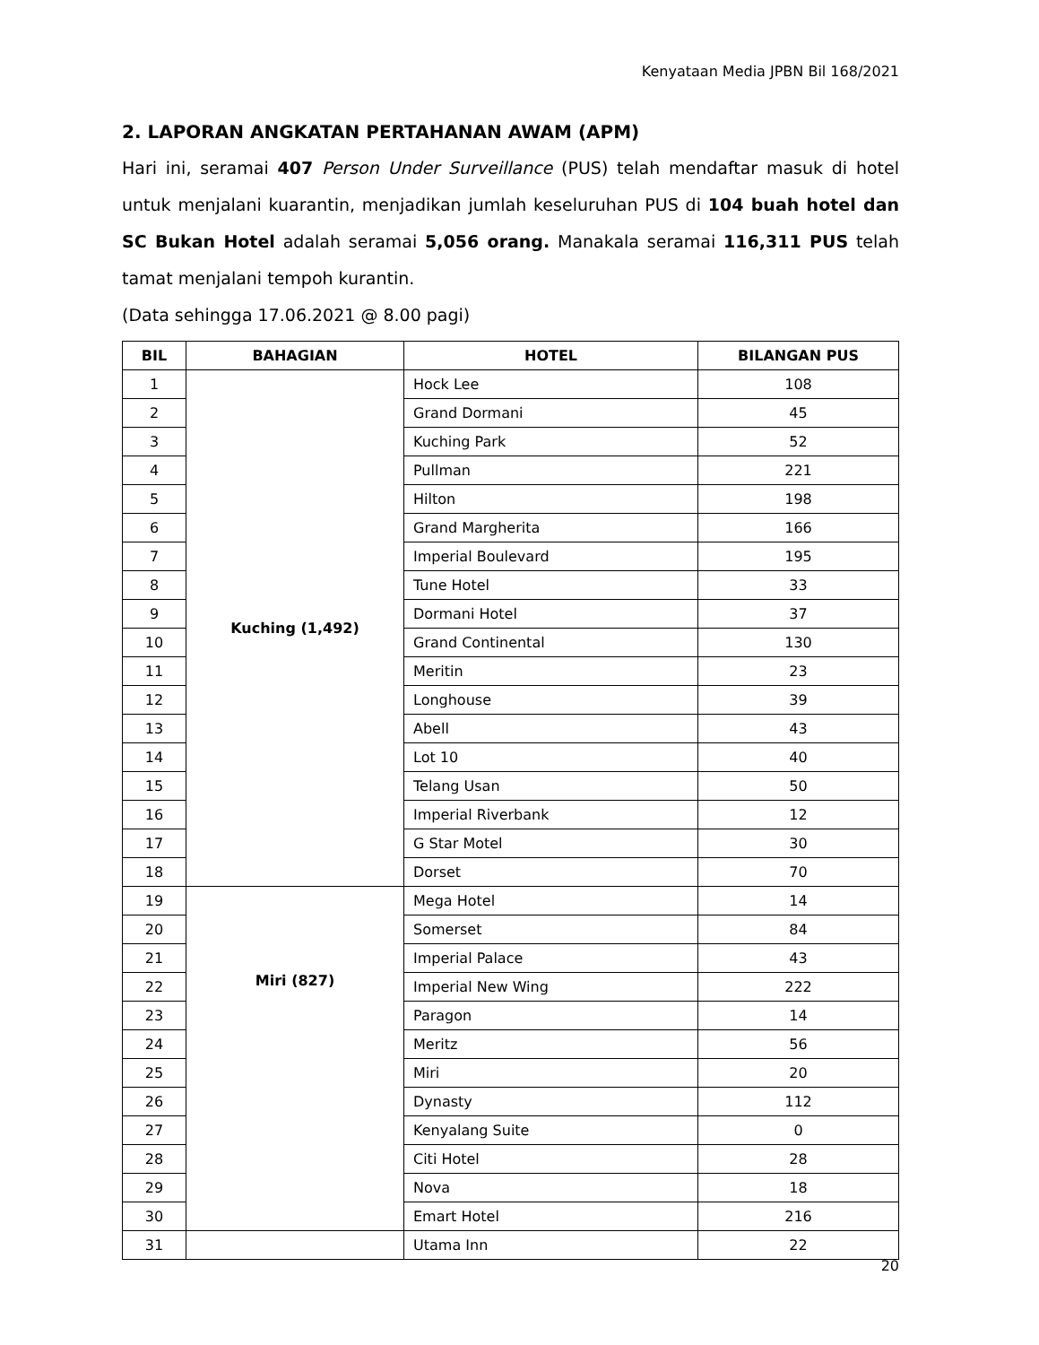Kenyataan Media JPBN Bil 168/2021
2. LAPORAN ANGKATAN PERTAHANAN AWAM (APM)
Hari ini, seramai 407 Person Under Surveillance (PUS) telah mendaftar masuk di hotel untuk menjalani kuarantin, menjadikan jumlah keseluruhan PUS di 104 buah hotel dan SC Bukan Hotel adalah seramai 5,056 orang. Manakala seramai 116,311 PUS telah tamat menjalani tempoh kurantin.
(Data sehingga 17.06.2021 @ 8.00 pagi)
| BIL | BAHAGIAN | HOTEL | BILANGAN PUS |
| --- | --- | --- | --- |
| 1 | Kuching (1,492) | Hock Lee | 108 |
| 2 | | Grand Dormani | 45 |
| 3 | | Kuching Park | 52 |
| 4 | | Pullman | 221 |
| 5 | | Hilton | 198 |
| 6 | | Grand Margherita | 166 |
| 7 | | Imperial Boulevard | 195 |
| 8 | | Tune Hotel | 33 |
| 9 | | Dormani Hotel | 37 |
| 10 | | Grand Continental | 130 |
| 11 | | Meritin | 23 |
| 12 | | Longhouse | 39 |
| 13 | | Abell | 43 |
| 14 | | Lot 10 | 40 |
| 15 | | Telang Usan | 50 |
| 16 | | Imperial Riverbank | 12 |
| 17 | | G Star Motel | 30 |
| 18 | | Dorset | 70 |
| 19 | Miri (827) | Mega Hotel | 14 |
| 20 | | Somerset | 84 |
| 21 | | Imperial Palace | 43 |
| 22 | | Imperial New Wing | 222 |
| 23 | | Paragon | 14 |
| 24 | | Meritz | 56 |
| 25 | | Miri | 20 |
| 26 | | Dynasty | 112 |
| 27 | | Kenyalang Suite | 0 |
| 28 | | Citi Hotel | 28 |
| 29 | | Nova | 18 |
| 30 | | Emart Hotel | 216 |
| 31 | | Utama Inn | 22 |
20